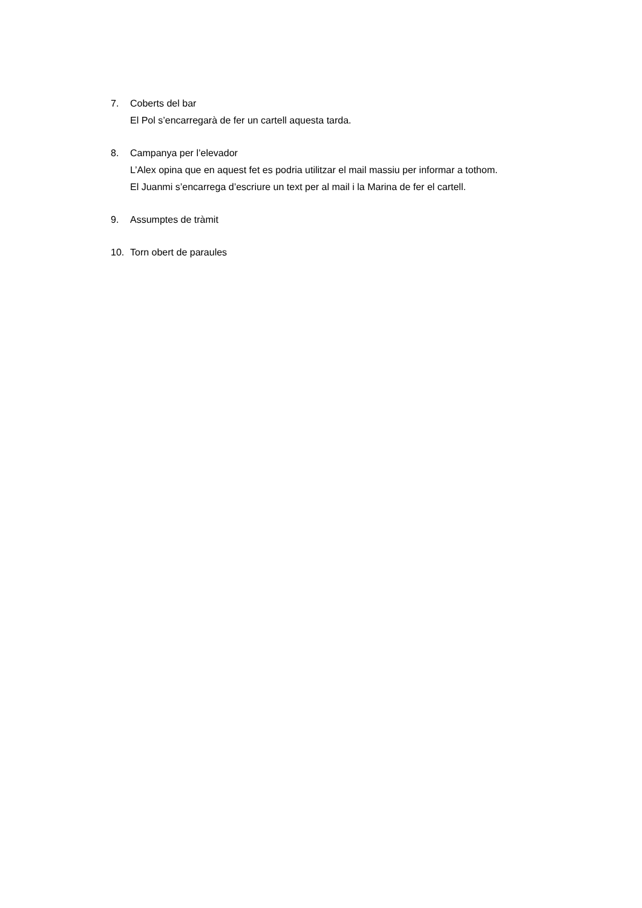7. Coberts del bar
El Pol s’encarregarà de fer un cartell aquesta tarda.
8. Campanya per l’elevador
L’Alex opina que en aquest fet es podria utilitzar el mail massiu per informar a tothom.
El Juanmi s’encarrega d’escriure un text per al mail i la Marina de fer el cartell.
9. Assumptes de tràmit
10. Torn obert de paraules